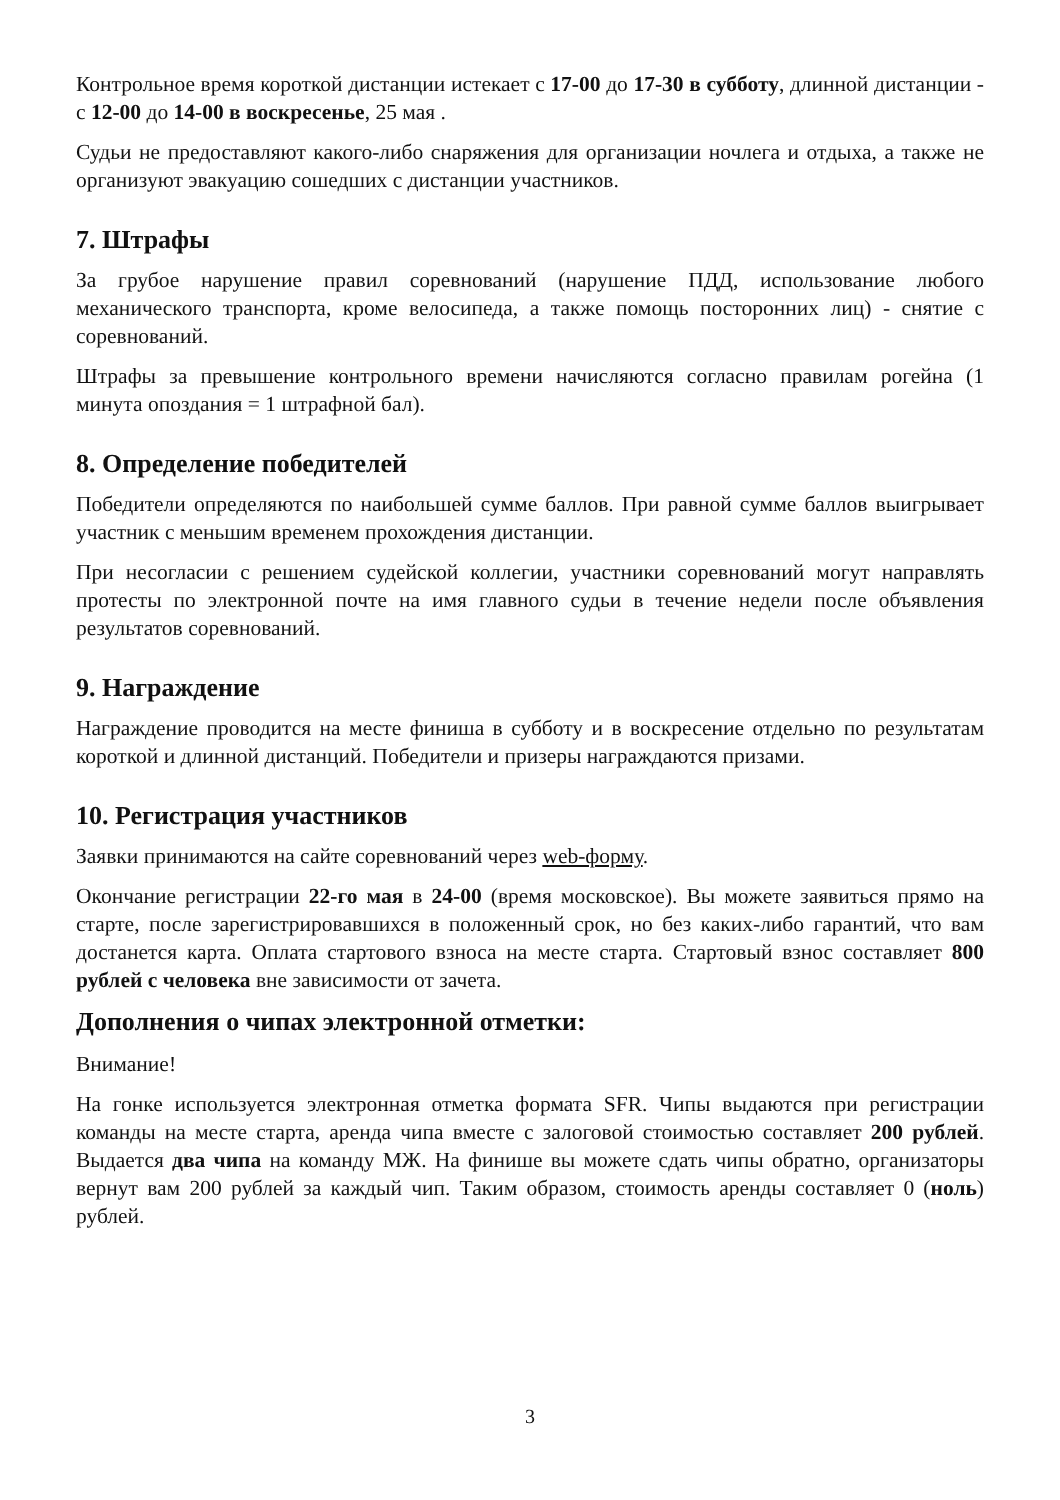Контрольное время короткой дистанции истекает с 17-00 до 17-30 в субботу, длинной дистанции - с 12-00 до 14-00 в воскресенье, 25 мая .
Судьи не предоставляют какого-либо снаряжения для организации ночлега и отдыха, а также не организуют эвакуацию сошедших с дистанции участников.
7. Штрафы
За грубое нарушение правил соревнований (нарушение ПДД, использование любого механического транспорта, кроме велосипеда, а также помощь посторонних лиц) - снятие с соревнований.
Штрафы за превышение контрольного времени начисляются согласно правилам рогейна (1 минута опоздания = 1 штрафной бал).
8. Определение победителей
Победители определяются по наибольшей сумме баллов. При равной сумме баллов выигрывает участник с меньшим временем прохождения дистанции.
При несогласии с решением судейской коллегии, участники соревнований могут направлять протесты по электронной почте на имя главного судьи в течение недели после объявления результатов соревнований.
9. Награждение
Награждение проводится на месте финиша в субботу и в воскресение отдельно по результатам короткой и длинной дистанций. Победители и призеры награждаются призами.
10. Регистрация участников
Заявки принимаются на сайте соревнований через web-форму.
Окончание регистрации 22-го мая в 24-00 (время московское). Вы можете заявиться прямо на старте, после зарегистрировавшихся в положенный срок, но без каких-либо гарантий, что вам достанется карта. Оплата стартового взноса на месте старта. Стартовый взнос составляет 800 рублей с человека вне зависимости от зачета.
Дополнения о чипах электронной отметки:
Внимание!
На гонке используется электронная отметка формата SFR. Чипы выдаются при регистрации команды на месте старта, аренда чипа вместе с залоговой стоимостью составляет 200 рублей. Выдается два чипа на команду МЖ. На финише вы можете сдать чипы обратно, организаторы вернут вам 200 рублей за каждый чип. Таким образом, стоимость аренды составляет 0 (ноль) рублей.
3